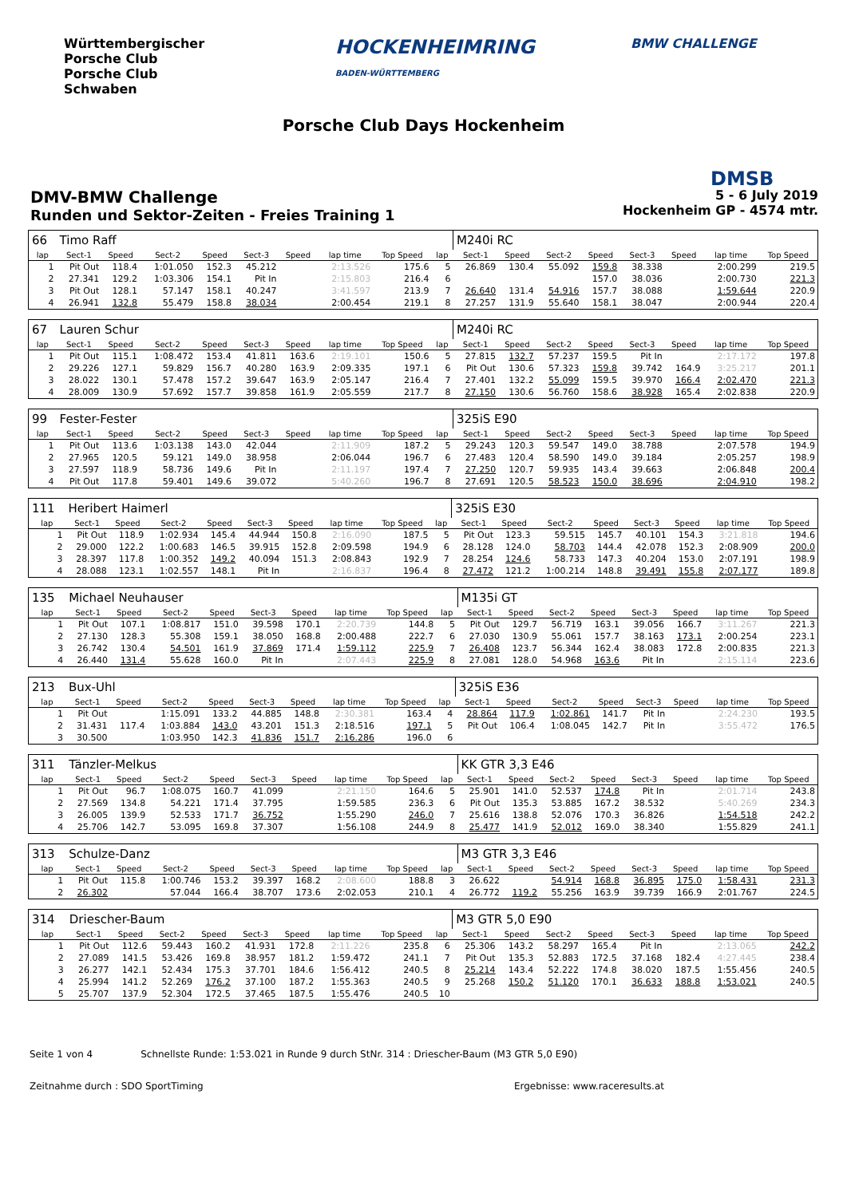Württembergischer
Porsche Club
Porsche Club
Schwaben
HOCKENHEIMRING
BADEN-WÜRTTEMBERG
BMW CHALLENGE
Porsche Club Days Hockenheim
DMSB
DMV-BMW Challenge
Runden und Sektor-Zeiten - Freies Training 1
5 - 6 July 2019
Hockenheim GP - 4574 mtr.
| 66 | Timo Raff | | | | | | | | | M240i RC | | | | | | | |
| lap | Sect-1 | Speed | Sect-2 | Speed | Sect-3 | Speed | lap time | Top Speed | lap | Sect-1 | Speed | Sect-2 | Speed | Sect-3 | Speed | lap time | Top Speed |
| 1 | Pit Out | 118.4 | 1:01.050 | 152.3 | 45.212 | | 2:13.526 | 175.6 | 5 | 26.869 | 130.4 | 55.092 | 159.8 | 38.338 | | 2:00.299 | 219.5 |
| 2 | 27.341 | 129.2 | 1:03.306 | 154.1 | Pit In | | 2:15.803 | 216.4 | 6 | | | | 157.0 | 38.036 | | 2:00.730 | 221.3 |
| 3 | Pit Out | 128.1 | 57.147 | 158.1 | 40.247 | | 3:41.597 | 213.9 | 7 | 26.640 | 131.4 | 54.916 | 157.7 | 38.088 | | 1:59.644 | 220.9 |
| 4 | 26.941 | 132.8 | 55.479 | 158.8 | 38.034 | | 2:00.454 | 219.1 | 8 | 27.257 | 131.9 | 55.640 | 158.1 | 38.047 | | 2:00.944 | 220.4 |
| 67 | Lauren Schur | | | | | | | | | M240i RC | | | | | | | |
| lap | Sect-1 | Speed | Sect-2 | Speed | Sect-3 | Speed | lap time | Top Speed | lap | Sect-1 | Speed | Sect-2 | Speed | Sect-3 | Speed | lap time | Top Speed |
| 1 | Pit Out | 115.1 | 1:08.472 | 153.4 | 41.811 | 163.6 | 2:19.101 | 150.6 | 5 | 27.815 | 132.7 | 57.237 | 159.5 | Pit In | | 2:17.172 | 197.8 |
| 2 | 29.226 | 127.1 | 59.829 | 156.7 | 40.280 | 163.9 | 2:09.335 | 197.1 | 6 | Pit Out | 130.6 | 57.323 | 159.8 | 39.742 | 164.9 | 3:25.217 | 201.1 |
| 3 | 28.022 | 130.1 | 57.478 | 157.2 | 39.647 | 163.9 | 2:05.147 | 216.4 | 7 | 27.401 | 132.2 | 55.099 | 159.5 | 39.970 | 166.4 | 2:02.470 | 221.3 |
| 4 | 28.009 | 130.9 | 57.692 | 157.7 | 39.858 | 161.9 | 2:05.559 | 217.7 | 8 | 27.150 | 130.6 | 56.760 | 158.6 | 38.928 | 165.4 | 2:02.838 | 220.9 |
| 99 | Fester-Fester | | | | | | | | | 325iS E90 | | | | | | | |
| lap | Sect-1 | Speed | Sect-2 | Speed | Sect-3 | Speed | lap time | Top Speed | lap | Sect-1 | Speed | Sect-2 | Speed | Sect-3 | Speed | lap time | Top Speed |
| 1 | Pit Out | 113.6 | 1:03.138 | 143.0 | 42.044 | | 2:11.909 | 187.2 | 5 | 29.243 | 120.3 | 59.547 | 149.0 | 38.788 | | 2:07.578 | 194.9 |
| 2 | 27.965 | 120.5 | 59.121 | 149.0 | 38.958 | | 2:06.044 | 196.7 | 6 | 27.483 | 120.4 | 58.590 | 149.0 | 39.184 | | 2:05.257 | 198.9 |
| 3 | 27.597 | 118.9 | 58.736 | 149.6 | Pit In | | 2:11.197 | 197.4 | 7 | 27.250 | 120.7 | 59.935 | 143.4 | 39.663 | | 2:06.848 | 200.4 |
| 4 | Pit Out | 117.8 | 59.401 | 149.6 | 39.072 | | 5:40.260 | 196.7 | 8 | 27.691 | 120.5 | 58.523 | 150.0 | 38.696 | | 2:04.910 | 198.2 |
| 111 | Heribert Haimerl | | | | | | | | | 325iS E30 | | | | | | | |
| lap | Sect-1 | Speed | Sect-2 | Speed | Sect-3 | Speed | lap time | Top Speed | lap | Sect-1 | Speed | Sect-2 | Speed | Sect-3 | Speed | lap time | Top Speed |
| 1 | Pit Out | 118.9 | 1:02.934 | 145.4 | 44.944 | 150.8 | 2:16.090 | 187.5 | 5 | Pit Out | 123.3 | 59.515 | 145.7 | 40.101 | 154.3 | 3:21.818 | 194.6 |
| 2 | 29.000 | 122.2 | 1:00.683 | 146.5 | 39.915 | 152.8 | 2:09.598 | 194.9 | 6 | 28.128 | 124.0 | 58.703 | 144.4 | 42.078 | 152.3 | 2:08.909 | 200.0 |
| 3 | 28.397 | 117.8 | 1:00.352 | 149.2 | 40.094 | 151.3 | 2:08.843 | 192.9 | 7 | 28.254 | 124.6 | 58.733 | 147.3 | 40.204 | 153.0 | 2:07.191 | 198.9 |
| 4 | 28.088 | 123.1 | 1:02.557 | 148.1 | Pit In | | 2:16.837 | 196.4 | 8 | 27.472 | 121.2 | 1:00.214 | 148.8 | 39.491 | 155.8 | 2:07.177 | 189.8 |
| 135 | Michael Neuhauser | | | | | | | | | M135i GT | | | | | | | |
| lap | Sect-1 | Speed | Sect-2 | Speed | Sect-3 | Speed | lap time | Top Speed | lap | Sect-1 | Speed | Sect-2 | Speed | Sect-3 | Speed | lap time | Top Speed |
| 1 | Pit Out | 107.1 | 1:08.817 | 151.0 | 39.598 | 170.1 | 2:20.739 | 144.8 | 5 | Pit Out | 129.7 | 56.719 | 163.1 | 39.056 | 166.7 | 3:11.267 | 221.3 |
| 2 | 27.130 | 128.3 | 55.308 | 159.1 | 38.050 | 168.8 | 2:00.488 | 222.7 | 6 | 27.030 | 130.9 | 55.061 | 157.7 | 38.163 | 173.1 | 2:00.254 | 223.1 |
| 3 | 26.742 | 130.4 | 54.501 | 161.9 | 37.869 | 171.4 | 1:59.112 | 225.9 | 7 | 26.408 | 123.7 | 56.344 | 162.4 | 38.083 | 172.8 | 2:00.835 | 221.3 |
| 4 | 26.440 | 131.4 | 55.628 | 160.0 | Pit In | | 2:07.443 | 225.9 | 8 | 27.081 | 128.0 | 54.968 | 163.6 | Pit In | | 2:15.114 | 223.6 |
| 213 | Bux-Uhl | | | | | | | | | 325iS E36 | | | | | | | |
| lap | Sect-1 | Speed | Sect-2 | Speed | Sect-3 | Speed | lap time | Top Speed | lap | Sect-1 | Speed | Sect-2 | Speed | Sect-3 | Speed | lap time | Top Speed |
| 1 | Pit Out | | 1:15.091 | 133.2 | 44.885 | 148.8 | 2:30.381 | 163.4 | 4 | 28.864 | 117.9 | 1:02.861 | 141.7 | Pit In | | 2:24.230 | 193.5 |
| 2 | 31.431 | 117.4 | 1:03.884 | 143.0 | 43.201 | 151.3 | 2:18.516 | 197.1 | 5 | Pit Out | 106.4 | 1:08.045 | 142.7 | Pit In | | 3:55.472 | 176.5 |
| 3 | 30.500 | | 1:03.950 | 142.3 | 41.836 | 151.7 | 2:16.286 | 196.0 | 6 | | | | | | | | |
| 311 | Tänzler-Melkus | | | | | | | | | KK GTR 3,3 E46 | | | | | | | |
| lap | Sect-1 | Speed | Sect-2 | Speed | Sect-3 | Speed | lap time | Top Speed | lap | Sect-1 | Speed | Sect-2 | Speed | Sect-3 | Speed | lap time | Top Speed |
| 1 | Pit Out | 96.7 | 1:08.075 | 160.7 | 41.099 | | 2:21.150 | 164.6 | 5 | 25.901 | 141.0 | 52.537 | 174.8 | Pit In | | 2:01.714 | 243.8 |
| 2 | 27.569 | 134.8 | 54.221 | 171.4 | 37.795 | | 1:59.585 | 236.3 | 6 | Pit Out | 135.3 | 53.885 | 167.2 | 38.532 | | 5:40.269 | 234.3 |
| 3 | 26.005 | 139.9 | 52.533 | 171.7 | 36.752 | | 1:55.290 | 246.0 | 7 | 25.616 | 138.8 | 52.076 | 170.3 | 36.826 | | 1:54.518 | 242.2 |
| 4 | 25.706 | 142.7 | 53.095 | 169.8 | 37.307 | | 1:56.108 | 244.9 | 8 | 25.477 | 141.9 | 52.012 | 169.0 | 38.340 | | 1:55.829 | 241.1 |
| 313 | Schulze-Danz | | | | | | | | | M3 GTR 3,3 E46 | | | | | | | |
| lap | Sect-1 | Speed | Sect-2 | Speed | Sect-3 | Speed | lap time | Top Speed | lap | Sect-1 | Speed | Sect-2 | Speed | Sect-3 | Speed | lap time | Top Speed |
| 1 | Pit Out | 115.8 | 1:00.746 | 153.2 | 39.397 | 168.2 | 2:08.600 | 188.8 | 3 | 26.622 | | 54.914 | 168.8 | 36.895 | 175.0 | 1:58.431 | 231.3 |
| 2 | 26.302 | | 57.044 | 166.4 | 38.707 | 173.6 | 2:02.053 | 210.1 | 4 | 26.772 | 119.2 | 55.256 | 163.9 | 39.739 | 166.9 | 2:01.767 | 224.5 |
| 314 | Driescher-Baum | | | | | | | | | M3 GTR 5,0 E90 | | | | | | | |
| lap | Sect-1 | Speed | Sect-2 | Speed | Sect-3 | Speed | lap time | Top Speed | lap | Sect-1 | Speed | Sect-2 | Speed | Sect-3 | Speed | lap time | Top Speed |
| 1 | Pit Out | 112.6 | 59.443 | 160.2 | 41.931 | 172.8 | 2:11.226 | 235.8 | 6 | 25.306 | 143.2 | 58.297 | 165.4 | Pit In | | 2:13.065 | 242.2 |
| 2 | 27.089 | 141.5 | 53.426 | 169.8 | 38.957 | 181.2 | 1:59.472 | 241.1 | 7 | Pit Out | 135.3 | 52.883 | 172.5 | 37.168 | 182.4 | 4:27.445 | 238.4 |
| 3 | 26.277 | 142.1 | 52.434 | 175.3 | 37.701 | 184.6 | 1:56.412 | 240.5 | 8 | 25.214 | 143.4 | 52.222 | 174.8 | 38.020 | 187.5 | 1:55.456 | 240.5 |
| 4 | 25.994 | 141.2 | 52.269 | 176.2 | 37.100 | 187.2 | 1:55.363 | 240.5 | 9 | 25.268 | 150.2 | 51.120 | 170.1 | 36.633 | 188.8 | 1:53.021 | 240.5 |
| 5 | 25.707 | 137.9 | 52.304 | 172.5 | 37.465 | 187.5 | 1:55.476 | 240.5 | 10 | | | | | | | | |
Seite 1 von 4 Schnellste Runde: 1:53.021 in Runde 9 durch StNr. 314 : Driescher-Baum (M3 GTR 5,0 E90)
Zeitnahme durch : SDO SportTiming Ergebnisse: www.raceresults.at